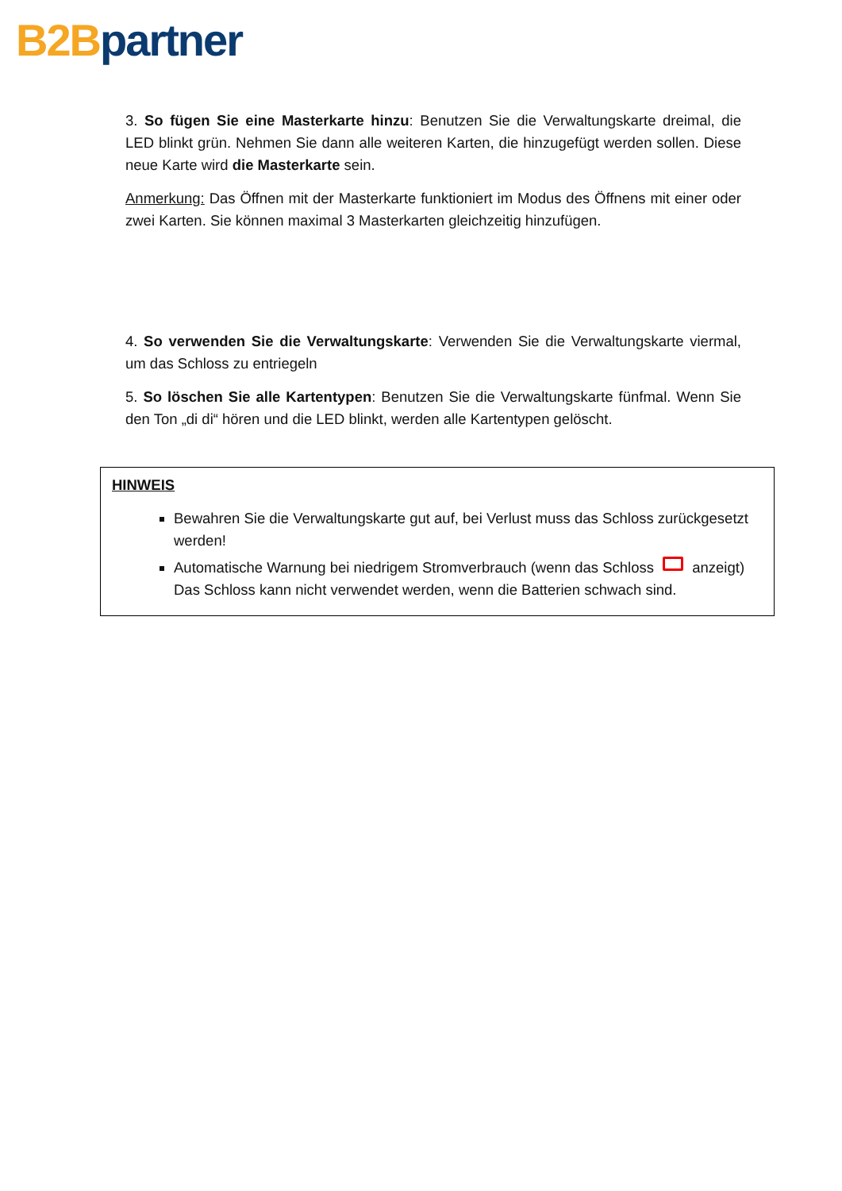B2B partner
3. So fügen Sie eine Masterkarte hinzu: Benutzen Sie die Verwaltungskarte dreimal, die LED blinkt grün. Nehmen Sie dann alle weiteren Karten, die hinzugefügt werden sollen. Diese neue Karte wird die Masterkarte sein.
Anmerkung: Das Öffnen mit der Masterkarte funktioniert im Modus des Öffnens mit einer oder zwei Karten. Sie können maximal 3 Masterkarten gleichzeitig hinzufügen.
4. So verwenden Sie die Verwaltungskarte: Verwenden Sie die Verwaltungskarte viermal, um das Schloss zu entriegeln
5. So löschen Sie alle Kartentypen: Benutzen Sie die Verwaltungskarte fünfmal. Wenn Sie den Ton „di di“ hören und die LED blinkt, werden alle Kartentypen gelöscht.
HINWEIS
Bewahren Sie die Verwaltungskarte gut auf, bei Verlust muss das Schloss zurückgesetzt werden!
Automatische Warnung bei niedrigem Stromverbrauch (wenn das Schloss anzeigt) Das Schloss kann nicht verwendet werden, wenn die Batterien schwach sind.